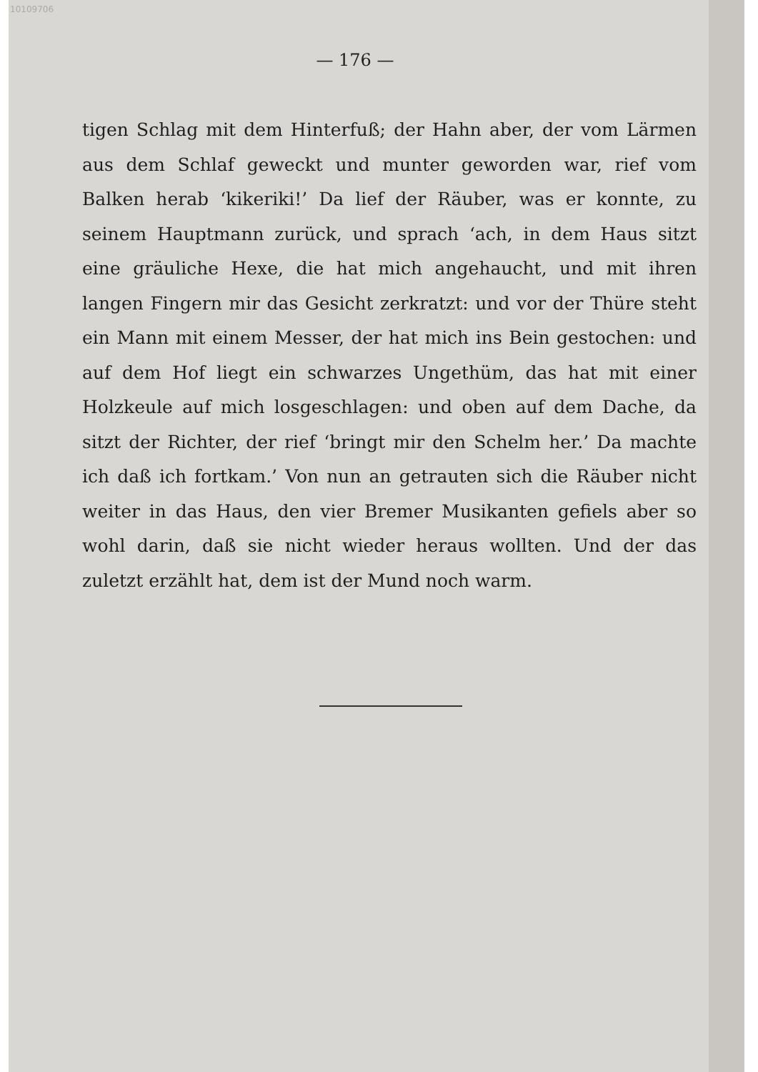10109706
— 176 —
tigen Schlag mit dem Hinterfuß; der Hahn aber, der vom Lärmen aus dem Schlaf geweckt und munter geworden war, rief vom Balken herab ‘kikeriki!’ Da lief der Räuber, was er konnte, zu seinem Hauptmann zurück, und sprach ‘ach, in dem Haus sitzt eine gräuliche Hexe, die hat mich angehaucht, und mit ihren langen Fingern mir das Gesicht zerkratzt: und vor der Thüre steht ein Mann mit einem Messer, der hat mich ins Bein gestochen: und auf dem Hof liegt ein schwarzes Ungethüm, das hat mit einer Holzkeule auf mich losgeschlagen: und oben auf dem Dache, da sitzt der Richter, der rief ‘bringt mir den Schelm her.’ Da machte ich daß ich fortkam.’ Von nun an getrauten sich die Räuber nicht weiter in das Haus, den vier Bremer Musikanten gefiels aber so wohl darin, daß sie nicht wieder heraus wollten. Und der das zuletzt erzählt hat, dem ist der Mund noch warm.